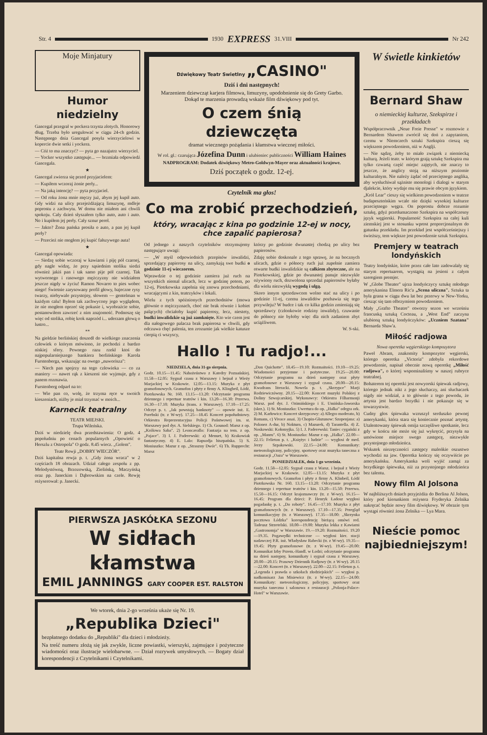Str. 4 1930 EXPRESS 31.VIII Nr 242
Moje Minjatury
Humor niedzielny
Gancegal przegrał w pockera trzysta złotych. Honorowy dług. Trzeba było uregulować w ciągu 24-ch godzin. Następnego dnia Gancegal posyła wierzycielowi w kopercie dwie setki i yockera.
— Cóż to ma znaczyć? — pyta go nazajutrz wierzyciel.
— Yocker wszystko zastępuje... — brzmiała odpowiedź Gancegala.
★
Gancegal zwierza się przed przyjacielem:
— Kupiłem wczoraj żonie perły...
— Na jaką intencję? — pyta przyjaciel.
— Od roku żona mnie męczy już, abym jej kupił auto. Gdy widzi na ulicy przejeżdżającą limuzynę, mdleje poprostu z zachwytu. W domu nie miałem ani chwili spokoju. Cały dzień słyszałem tylko auto, auto i auto. No i kupiłem jej perły. Cały sznur pereł.
— Jakto? Żona pańska prosiła o auto, a pan jej kupił perły?
— Przecież nie mogłem jej kupić fałszywego auta!
★
Gancegal opowiada:
— Siedzę sobie wczoraj w kawiarni i piję pół czarnej, gdy nagle widzę, że przy sąsiednim stoliku siedzi również jakiś pan i tak samo pije pół czarnej. Tak wytwornego i rasowego mężczyzny nie widziałem jeszcze nigdy w życiu! Ramon Novarro to pies wobec niego! Świetnie zarysowany profil głowy, bajeczne rysy twarzy, niebywale przystojny, słowem — gentelman w każdym calu! Byłem tak zachwycony jego wyglądem, że nie mogłem oprzeć się pokusie i, wyobraźcie sobie, postanowiłem zawrzeć z nim znajomość. Podnoszę się więc od stolika, robię krok naprzód i... uderzam głową o lustro...
**
Na giełdzie berlińskiej doszedł do wielkiego znaczenia człowiek o którym mówiono, że pochodzi z bardzo niskiej sfery. Pewnego razu rzekł ktoś do najpopularniejszego bankiera berlińskiego Karola Furstenberga, wskazując na owego „nuworisza":
— Niech pan spojrzy na tego człowieka — co za maniery — nawet rąk z kieszeni nie wyjmuje, gdy z panem rozmawia.
Furstenberg odparł na to:
— Wie pan co, wolę, że trzyma ręce w swoich kieszeniach, niżby je miał trzymać w moich...
Karnecik teatralny
TEATR MIEJSKI.
Trupa Wileńska.
Dziś w niedzielę dwa przedstawienia: O godz. 4 popołudniu po cenach popularnych „Opowieść o Herszlu z Ostropola" O godz. 8.45 wiecz. „Golem".
Teatr Rewji „DOBRY WIECZÓR".
Dziś kapitalna rewja p. t. „Gdy żona wraca" w 2 częściach 18 obrazach. Udział całego zespołu z pp. Melodystówną, Brzozowską, Zielińską, Maczyńską oraz pp. Janeckim i Dąbrowskim na czele. Rewję reżyserował: p. Janecki.
Dźwiękowy Teatr Swietlny „CASINO"
Dziś i dni następnych!
Marzeniem dziewcząt karjera filmowa, limuzyny, upodobnienie się do Grety Garbo. Dokąd te marzenia prowadzą wskaże film dźwiękowy pod tyt.
O czem śnią dziewczęta
dramat wiecznego pożądania i kłamstwa wiecznej miłości.
W rol. gł.: czarująca Józefina Dunn i ulubieniec publiczności William Haines
NADPROGRAM: Dodatek dźwiękowy Metro-Goldwyn-Mayer oraz aktualności krajowe.
Dziś początek o godz. 12-ej.
Czytelnik ma głos!
Co ma zrobić przechodzień,
który, wracając z kina po godzinie 12-ej w nocy, chce zapalić papierosa?
Od jednego z naszych czytelników otrzymujemy następujące uwagi:
— „W myśl odpowiednich przepisów inwalidzi, sprzedający papierosy na ulicy, zamykają swe budki o godzinie 11-ej wieczorem.
Wprawdzie o tej godzinie zamiera już ruch na wszystkich niemal ulicach, lecz w godzinę potem, po 12-ej, Piotrkowska zapełnia się znowu przechodniami, wracającymi z kin, teatrzyków i lokali.
Wielu z tych spóźnionych przechodniów (mowa głównie o mężczyznach, choć nie brak równie i kobiet palących) chciałoby kupić papierosy, lecz, niestety, budki inwalidzkie są już zamknięte. Kto wie czem jest dla nałogowego palacza brak papierosa w chwili, gdy odczuwa chęć palenia, ten zrozumie jak wielkie katusze cierpią ci wszyscy,
którzy po godzinie dwunastej chodzą po ulicy bez papierosów.
Zdaję sobie doskonale z tego sprawę, że na bocznych ulicach, gdzie o północy ruch już zupełnie zamiera otwarte budki inwalidzkie są całkiem zbyteczne, ale na Piotrkowskiej, gdzie po dwunastej panuje niezwykle ożywiony ruch, dozwolona sprzedaż papierosów byłaby dla wielu niezwykłą wygodą i ulgą.
Skoro innym sprzedawcom wolno stać na ulicy i po godzinie 11-ej, czemu inwalidów pozbawia się tego przywileju? W budce i tak co kilka godzin zmieniają się sprzedawcy (członkowie rodziny inwalidy), czuwanie do północy nie byłoby więc dla nich zadaniem zbyt uciążliwem.
W. S-ski.
Hallo ! Tu radjo!...
NIEDZIELA, dnia 31-go sierpnia.
Godz. 10.15—11.45: Nabożeństwo z Katedry Poznańskiej. 11.58—12.05: Sygnał czasu z Warszawy i hejnał z Wieży Marjackiej w Krakowie. 12.05—13.15: Muzyka z płyt gramofonowych. Gramofon i płyty z firmy A. Klingbeil, Łódź, Piotrkowska Nr. 160. 13.15—13.20: Odczytanie programu dziennego i repertuar teatrów i kin. 13.20—16.30: Przerwa. 16.30—17.10: Muzyka (trans. z Warszawy). 17.10—17.25: Odczyt p. t. „Jak powstają banknoty" — opowie inż. E. Porebski (tr. z W-wy). 17.25—18.45 Koncert popołudniowy. Orkiestra Reprezentacyjna Policji Państwowej im. st. Warszawy pod dyr. A. Sielskiego. 1) Ch. Gounod: Marsz z op. „Królowa Saba". 2) Leoncavallo: Fantazja na tem. z op. „Pajace". 3) I. J. Paderewski: a) Menuet, b) Krakowiak fantastyczny. 4) E. Lalo: Rapsodja hiszpańska. 5) S. Moniuszko: Mazur z op. „Straszny Dwór". 6) Th. Rupprecht: Marsz
„Don Quichotte". 18.45—19.10: Rozmaitości. 19.10—19.25: Wiadomości przyjemne i pożyteczne. 19.25—20.00: Odczytanie programu na dzień następny oraz płyty gramofonowe z Warszawy i sygnał czasu. 20.00—20.15: Kwadrans literacki. Nowela p. t. „Skrzypce" Marji Rodziewiczówny. 20.15—22.00: Koncert muzyki Polskiej z Doliny Szwajcarskiej. Wykonawcy: Orkiestra Filharmonji Warsz. pod dyr. J. Ozimińskiego i E. Umińska-Jaworska (skrz.). 1) St. Moniuszko: Uwertura do op. „Halka" odegra ork. 2) M. Karłowicz: Koncert skrzypcowy: a) Allegro moderato, b) Romans, c) Vivace assai. 3) Chopin-Głazunow: Szopenjana: a) Polonez A-dur, b) Nokturn, c) Mazurek, d) Tarantella. 4) Z. Noskowski: Kołomyjka. 5) I. J. Paderewski: Taniec cygański z op. „Manru". 6) St. Moniuszko: Mazur z op. „Halka". 22.00—22.15: Felieton p. t. „Księżyc i ludzie" — wygłosi dr med. Jerzy Szpakowski. 22.15—24.00: Komunikaty: meteorologiczny, policyjny, sportowy oraz muzyka taneczna z restauracji „Oaza" w Warszawie.
PONIEDZIAŁEK, dnia 1-go września.
Godz. 11.58—12.05: Sygnał czasu z Warsz. i hejnał z Wieży Marjackiej w Krakowie. 12.05—13.15: Muzyka z płyt gramofonowych. Gramofon i płyty z firmy A. Klinbeil, Łódź Piotrkowska Nr. 160. 13.15—13.20: Odczytanie programu dziennego i repertuar teatrów i kin. 13.20—15.50: Przerwa. 15.50—16.15: Odczyt krajoznawczy (tr. z W-wy). 16.15—16.45: Program dla dzieci: P. Henryk Ładosz wygłosi pogadankę p. t. „Do roboty". 16.45—17.10: Muzyka z płyt gramafonowych (tr. z Warszawy). 17.10—17.35: Przegląd komunikacyjny (tr. z Warszawy). 17.35—18.00: „Skrzynka pocztowa Łódzka" korespondencję bieżącą omówi red. Tadeusz Strzetelski. 18.00—19.00: Muzyka lekka z Kawiarni „Gastronomja" w Warszawie. 19.—19.20: Rozmaitości. 19.20—19.35. Pogawędki techniczne — wygłosi kier. stacji nadawczej P.R. inż. Władysław Rabecki (tr. z W-wy). 19.35—19.45: Płyty gramofonowe (tr. z W-wy). 19.45—20.00: Komunikat Izby Przem.-Handl. w Łodzi; odczytanie programu na dzień następny, komunikaty i sygnał czasu z Warszawy. 20.00—20.15: Prasowy Dziennik Radjowy (tr. z W-wy). 20.15—22.00: Koncert (tr. z Warszawy). 22.00—22.15: Felieton p. t. „Legenda i prawda o szkołach złodziejskich" — wygłosi p. nadkomisarz Jan Misiewicz (tr. z W-wy). 22.15—24.00: Komunikaty: meteorologiczny, policyjny, sportowy oraz muzyka taneczna i salonowa z restauracji „Polonja-Palace-Hotel" w Warszawie.
W świetle kinkietów
Bernard Shaw
o niemieckiej kulturze, Szekspirze i przekładach
Współpracownik „Neue Freie Presse" w rozmowie z Bernardem Shawem zwrócił się doń z zapytaniem, czemu w Niemczech sztuki Szekspira cieszą się większem powodzeniem, niż w Anglji.
— Nie sądzę, żeby to miało związek z niemiecką kulturą. Jeżeli teatr. w którym grają sztukę Szekspira ma tylko czwartą część miejsc zajętych, nie znaczy to jeszcze, że anglicy stoją na niższym poziomie kulturalnym. Nie należy żądać od przeciętnego anglika, aby wysłuchiwał sążniste monologi i dialogi w starym djalekcie, który wydaje mu się prawie obcym językiem.
„Król Lear" cieszy się wielkiem powodzeniem w teatrze budapeszteńskim wcale nie dzięki wysokiej kulturze przeciętnego węgra. On poprostu dobrze rozumie sztukę, gdyż przetłumaczono Szekspira na współczesny język węgierski. Popularność Szekspira na całej kuli ziemskiej jest w stosunku wprost proporcjonalnym do gatunku przekładu. Im przekład jest współcześniejszy i świeższy, tem większe jest powodzenie sztuk Szekspira.
Premjery w teatrach londyńskich
Teatry londyńskie, które przez całe lato zadowalały się starym repertuarem, wystąpią na jesieni z całym szeregiem premjer.
W „Globe Theater" ujrza londyńczycy sztukę młodego amerykanina Elmera Ric'a „Scena uliczna". Sztuka ta była grana w ciągu dwu lat bez przerwy w New-Yorku, ciesząc się tam olbrzymiem powodzeniem.
Mały „Grafto Theatre" otworzy sezon we wrześniu francuską sztuką Cocteau, a „West End" zaczyna ulubioną sztuką londyńczyków: „Uczniem Szatana" Bernarda Shaw'a.
Miłość radjowa
Nowa operetka węgierskiego kompozytora
Paweł Abram, znakomity kompozytor węgierski, którego operetka „Victoria" zdobyła rekordowe powodzenie, napisał obecnie nową operetkę „Miłość radjowa", o której wspominaliśmy w naszej rubryce teatralnej.
Bohaterem tej operetki jest nowyorski śpiewak radjowy, którego jednak nikt z jego słuchaczy, ani słuchaczek nigdy nie widział, a to głównie z tego powodu, że artysta jest bardzo brzydki i nie pokazuje się w towarzystwie.
Cudny głos śpiewaka wzruszył serduszko pewnej amerykanki, która stara się koniecznie poznać artystę. Utalentowany śpiewak omija szczęśliwe spotkanie, lecz gdy w końcu nie może się już wykręcić, przysyła na umówione miejsce swego zastępcę, niezwykle przystojnego młodzieńca.
Wskutek niezręczności zastępcy maleńkie oszustwo wychodzi na jaw. Operetka kończy się oczywiście po amerykańsku. Amerykanka woli wyjść zamąż za brzydkiego śpiewaka, niż za przystojnego młodzieńca bez talentu.
Nowy film Al Jolsona
W najbliższych dniach przyjeżdża do Berlina Al Jolson, który pod kierunkiem reżysera Fryderyka Zelnika nakręcać będzie nowy film dźwiękowy. W obrazie tym wystąpi również żona Zelnika — Lya Mara.
Nieście pomoc najbiedniejszym!
PIERWSZA JASKÓŁKA SEZONU
W sidłach kłamstwa
EMIL JANNINGS GARY COOPER EST. RALSTON
We wtorek, dnia 2-go września ukaże się Nr. 19.
„Republika Dzieci"
bezpłatnego dodatku do „Republiki" dla dzieci i młodzieży.
Na treść numeru złożą się jak zwykle, liczne powiastki, wierszyki, zajmujące i pożyteczne wiadomości oraz ilustracje wielobarwne. — Dział rozrywek umysłowych. — Bogaty dział korespondencji z Czytelnikami i Czytelnikami.